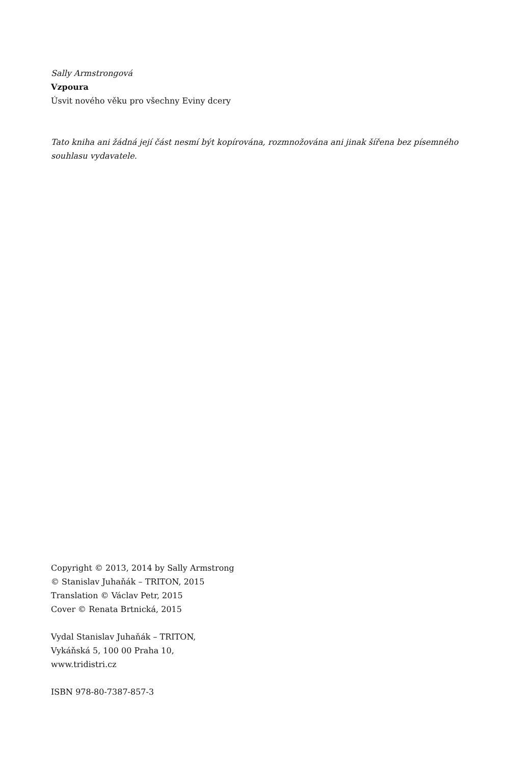Sally Armstrongová
Vzpoura
Úsvit nového věku pro všechny Eviny dcery
Tato kniha ani žádná její část nesmí být kopírována, rozmnožována ani jinak šířena bez písemného souhlasu vydavatele.
Copyright © 2013, 2014 by Sally Armstrong
© Stanislav Juhaňák – TRITON, 2015
Translation © Václav Petr, 2015
Cover © Renata Brtnická, 2015
Vydal Stanislav Juhaňák – TRITON,
Vykáňská 5, 100 00 Praha 10,
www.tridistri.cz
ISBN 978-80-7387-857-3